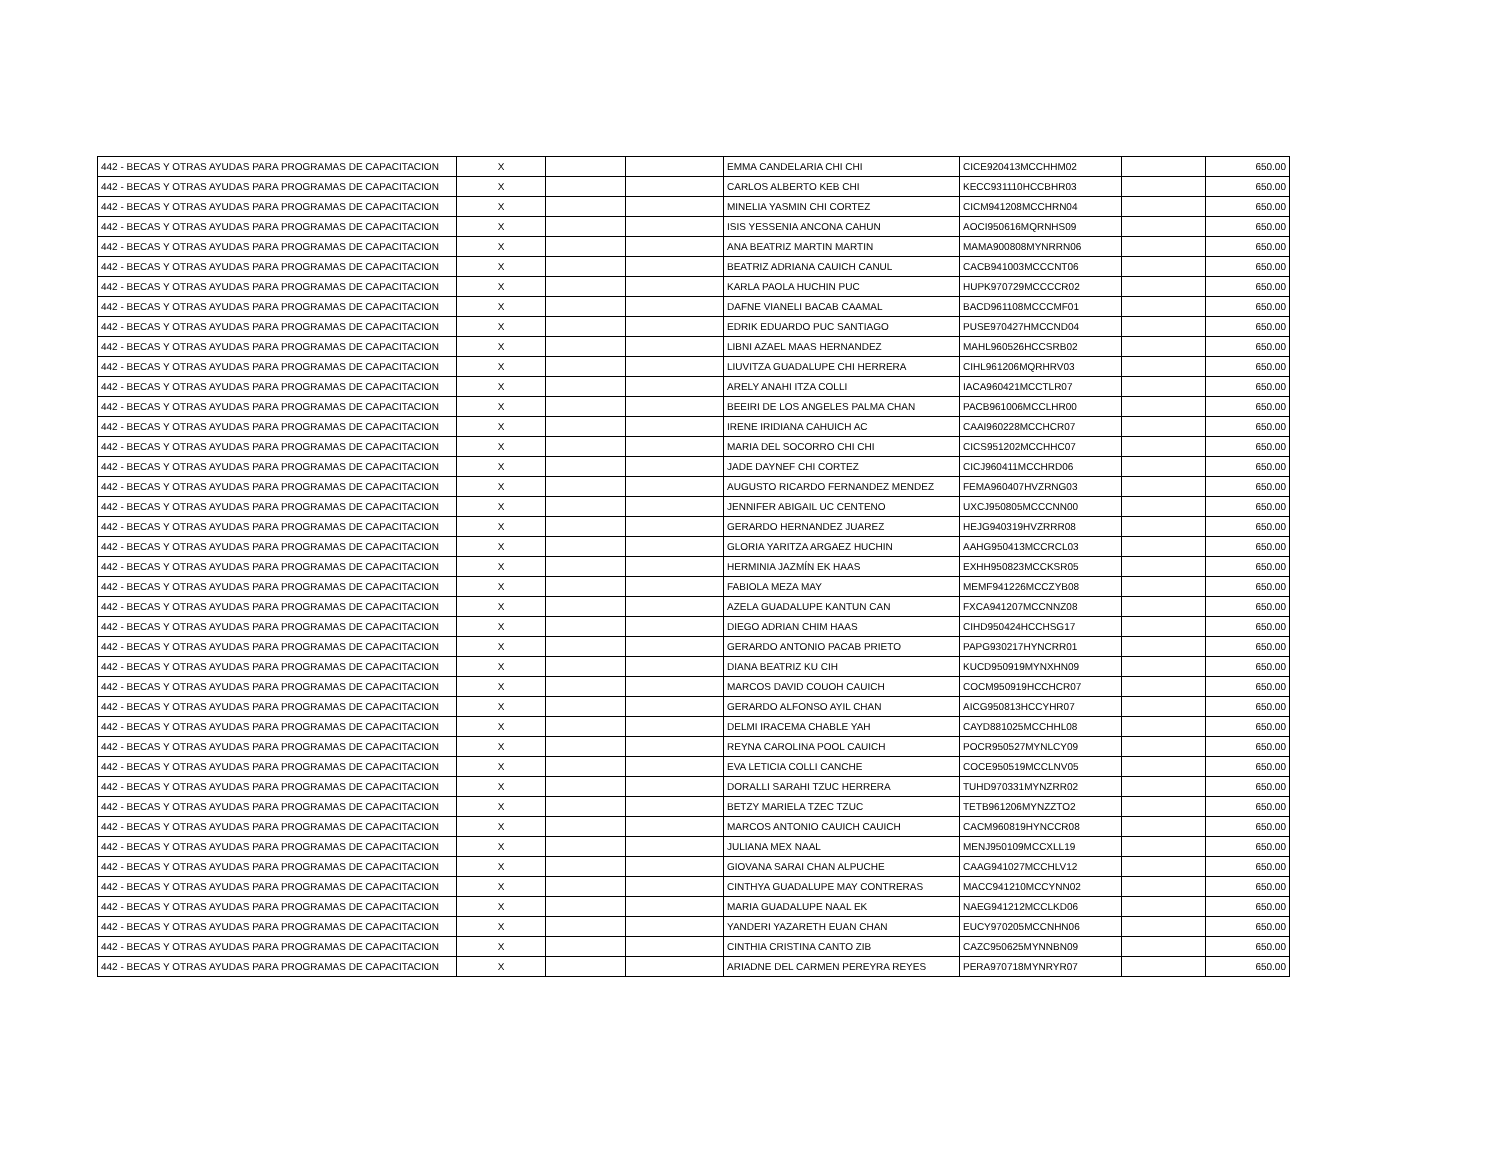| 442 - BECAS Y OTRAS AYUDAS PARA PROGRAMAS DE CAPACITACION | X | | | EMMA CANDELARIA CHI CHI | CICE920413MCCHHM02 | | 650.00 |
| 442 - BECAS Y OTRAS AYUDAS PARA PROGRAMAS DE CAPACITACION | X | | | CARLOS ALBERTO KEB CHI | KECC931110HCCBHR03 | | 650.00 |
| 442 - BECAS Y OTRAS AYUDAS PARA PROGRAMAS DE CAPACITACION | X | | | MINELIA YASMIN CHI CORTEZ | CICM941208MCCHRN04 | | 650.00 |
| 442 - BECAS Y OTRAS AYUDAS PARA PROGRAMAS DE CAPACITACION | X | | | ISIS YESSENIA ANCONA CAHUN | AOCI950616MQRNHS09 | | 650.00 |
| 442 - BECAS Y OTRAS AYUDAS PARA PROGRAMAS DE CAPACITACION | X | | | ANA BEATRIZ MARTIN MARTIN | MAMA900808MYNRRN06 | | 650.00 |
| 442 - BECAS Y OTRAS AYUDAS PARA PROGRAMAS DE CAPACITACION | X | | | BEATRIZ ADRIANA CAUICH CANUL | CACB941003MCCCNT06 | | 650.00 |
| 442 - BECAS Y OTRAS AYUDAS PARA PROGRAMAS DE CAPACITACION | X | | | KARLA PAOLA HUCHIN PUC | HUPK970729MCCCCR02 | | 650.00 |
| 442 - BECAS Y OTRAS AYUDAS PARA PROGRAMAS DE CAPACITACION | X | | | DAFNE VIANELI BACAB CAAMAL | BACD961108MCCCMF01 | | 650.00 |
| 442 - BECAS Y OTRAS AYUDAS PARA PROGRAMAS DE CAPACITACION | X | | | EDRIK EDUARDO PUC SANTIAGO | PUSE970427HMCCND04 | | 650.00 |
| 442 - BECAS Y OTRAS AYUDAS PARA PROGRAMAS DE CAPACITACION | X | | | LIBNI AZAEL MAAS HERNANDEZ | MAHL960526HCCSRB02 | | 650.00 |
| 442 - BECAS Y OTRAS AYUDAS PARA PROGRAMAS DE CAPACITACION | X | | | LIUVITZA GUADALUPE CHI HERRERA | CIHL961206MQRHRV03 | | 650.00 |
| 442 - BECAS Y OTRAS AYUDAS PARA PROGRAMAS DE CAPACITACION | X | | | ARELY ANAHI ITZA COLLI | IACA960421MCCTLR07 | | 650.00 |
| 442 - BECAS Y OTRAS AYUDAS PARA PROGRAMAS DE CAPACITACION | X | | | BEEIRI DE LOS ANGELES PALMA CHAN | PACB961006MCCLHR00 | | 650.00 |
| 442 - BECAS Y OTRAS AYUDAS PARA PROGRAMAS DE CAPACITACION | X | | | IRENE IRIDIANA CAHUICH AC | CAAI960228MCCHCR07 | | 650.00 |
| 442 - BECAS Y OTRAS AYUDAS PARA PROGRAMAS DE CAPACITACION | X | | | MARIA DEL SOCORRO CHI CHI | CICS951202MCCHHC07 | | 650.00 |
| 442 - BECAS Y OTRAS AYUDAS PARA PROGRAMAS DE CAPACITACION | X | | | JADE DAYNEF CHI CORTEZ | CICJ960411MCCHRD06 | | 650.00 |
| 442 - BECAS Y OTRAS AYUDAS PARA PROGRAMAS DE CAPACITACION | X | | | AUGUSTO RICARDO FERNANDEZ MENDEZ | FEMA960407HVZRNG03 | | 650.00 |
| 442 - BECAS Y OTRAS AYUDAS PARA PROGRAMAS DE CAPACITACION | X | | | JENNIFER ABIGAIL UC CENTENO | UXCJ950805MCCCNN00 | | 650.00 |
| 442 - BECAS Y OTRAS AYUDAS PARA PROGRAMAS DE CAPACITACION | X | | | GERARDO HERNANDEZ JUAREZ | HEJG940319HVZRRR08 | | 650.00 |
| 442 - BECAS Y OTRAS AYUDAS PARA PROGRAMAS DE CAPACITACION | X | | | GLORIA YARITZA ARGAEZ HUCHIN | AAHG950413MCCRCL03 | | 650.00 |
| 442 - BECAS Y OTRAS AYUDAS PARA PROGRAMAS DE CAPACITACION | X | | | HERMINIA JAZMÍN EK HAAS | EXHH950823MCCKSR05 | | 650.00 |
| 442 - BECAS Y OTRAS AYUDAS PARA PROGRAMAS DE CAPACITACION | X | | | FABIOLA MEZA MAY | MEMF941226MCCZYB08 | | 650.00 |
| 442 - BECAS Y OTRAS AYUDAS PARA PROGRAMAS DE CAPACITACION | X | | | AZELA GUADALUPE KANTUN CAN | FXCA941207MCCNNZ08 | | 650.00 |
| 442 - BECAS Y OTRAS AYUDAS PARA PROGRAMAS DE CAPACITACION | X | | | DIEGO ADRIAN CHIM HAAS | CIHD950424HCCHSG17 | | 650.00 |
| 442 - BECAS Y OTRAS AYUDAS PARA PROGRAMAS DE CAPACITACION | X | | | GERARDO ANTONIO PACAB PRIETO | PAPG930217HYNCRR01 | | 650.00 |
| 442 - BECAS Y OTRAS AYUDAS PARA PROGRAMAS DE CAPACITACION | X | | | DIANA BEATRIZ KU CIH | KUCD950919MYNXHN09 | | 650.00 |
| 442 - BECAS Y OTRAS AYUDAS PARA PROGRAMAS DE CAPACITACION | X | | | MARCOS DAVID COUOH CAUICH | COCM950919HCCHCR07 | | 650.00 |
| 442 - BECAS Y OTRAS AYUDAS PARA PROGRAMAS DE CAPACITACION | X | | | GERARDO ALFONSO AYIL CHAN | AICG950813HCCYHR07 | | 650.00 |
| 442 - BECAS Y OTRAS AYUDAS PARA PROGRAMAS DE CAPACITACION | X | | | DELMI IRACEMA CHABLE YAH | CAYD881025MCCHHL08 | | 650.00 |
| 442 - BECAS Y OTRAS AYUDAS PARA PROGRAMAS DE CAPACITACION | X | | | REYNA CAROLINA POOL CAUICH | POCR950527MYNLCY09 | | 650.00 |
| 442 - BECAS Y OTRAS AYUDAS PARA PROGRAMAS DE CAPACITACION | X | | | EVA LETICIA COLLI CANCHE | COCE950519MCCLNV05 | | 650.00 |
| 442 - BECAS Y OTRAS AYUDAS PARA PROGRAMAS DE CAPACITACION | X | | | DORALLI SARAHI TZUC HERRERA | TUHD970331MYNZRR02 | | 650.00 |
| 442 - BECAS Y OTRAS AYUDAS PARA PROGRAMAS DE CAPACITACION | X | | | BETZY MARIELA TZEC TZUC | TETB961206MYNZZTO2 | | 650.00 |
| 442 - BECAS Y OTRAS AYUDAS PARA PROGRAMAS DE CAPACITACION | X | | | MARCOS ANTONIO CAUICH CAUICH | CACM960819HYNCCR08 | | 650.00 |
| 442 - BECAS Y OTRAS AYUDAS PARA PROGRAMAS DE CAPACITACION | X | | | JULIANA MEX NAAL | MENJ950109MCCXLL19 | | 650.00 |
| 442 - BECAS Y OTRAS AYUDAS PARA PROGRAMAS DE CAPACITACION | X | | | GIOVANA SARAI CHAN ALPUCHE | CAAG941027MCCHLV12 | | 650.00 |
| 442 - BECAS Y OTRAS AYUDAS PARA PROGRAMAS DE CAPACITACION | X | | | CINTHYA GUADALUPE MAY CONTRERAS | MACC941210MCCYNN02 | | 650.00 |
| 442 - BECAS Y OTRAS AYUDAS PARA PROGRAMAS DE CAPACITACION | X | | | MARIA GUADALUPE NAAL EK | NAEG941212MCCLKD06 | | 650.00 |
| 442 - BECAS Y OTRAS AYUDAS PARA PROGRAMAS DE CAPACITACION | X | | | YANDERI YAZARETH EUAN CHAN | EUCY970205MCCNHN06 | | 650.00 |
| 442 - BECAS Y OTRAS AYUDAS PARA PROGRAMAS DE CAPACITACION | X | | | CINTHIA CRISTINA CANTO ZIB | CAZC950625MYNNBN09 | | 650.00 |
| 442 - BECAS Y OTRAS AYUDAS PARA PROGRAMAS DE CAPACITACION | X | | | ARIADNE DEL CARMEN PEREYRA REYES | PERA970718MYNRYR07 | | 650.00 |